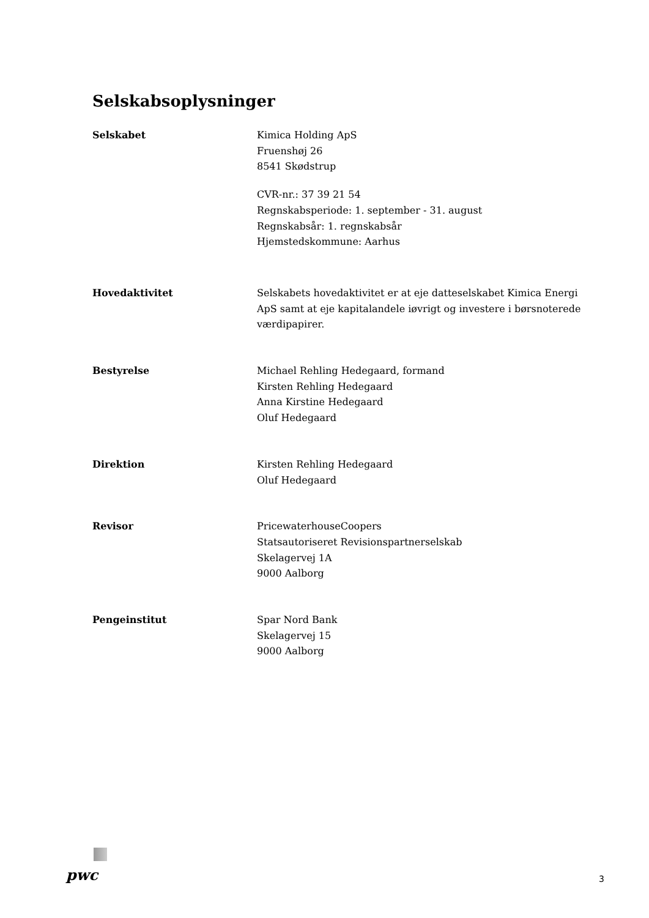Selskabsoplysninger
Selskabet Kimica Holding ApS
Fruenshøj 26
8541 Skødstrup
CVR-nr.: 37 39 21 54
Regnskabsperiode: 1. september - 31. august
Regnskabsår: 1. regnskabsår
Hjemstedskommune: Aarhus
Hovedaktivitet Selskabets hovedaktivitet er at eje datteselskabet Kimica Energi ApS samt at eje kapitalandele iøvrigt og investere i børsnoterede værdipapirer.
Bestyrelse Michael Rehling Hedegaard, formand
Kirsten Rehling Hedegaard
Anna Kirstine Hedegaard
Oluf Hedegaard
Direktion Kirsten Rehling Hedegaard
Oluf Hedegaard
Revisor PricewaterhouseCoopers
Statsautoriseret Revisionspartnerselskab
Skelagervej 1A
9000 Aalborg
Pengeinstitut Spar Nord Bank
Skelagervej 15
9000 Aalborg
pwc
3